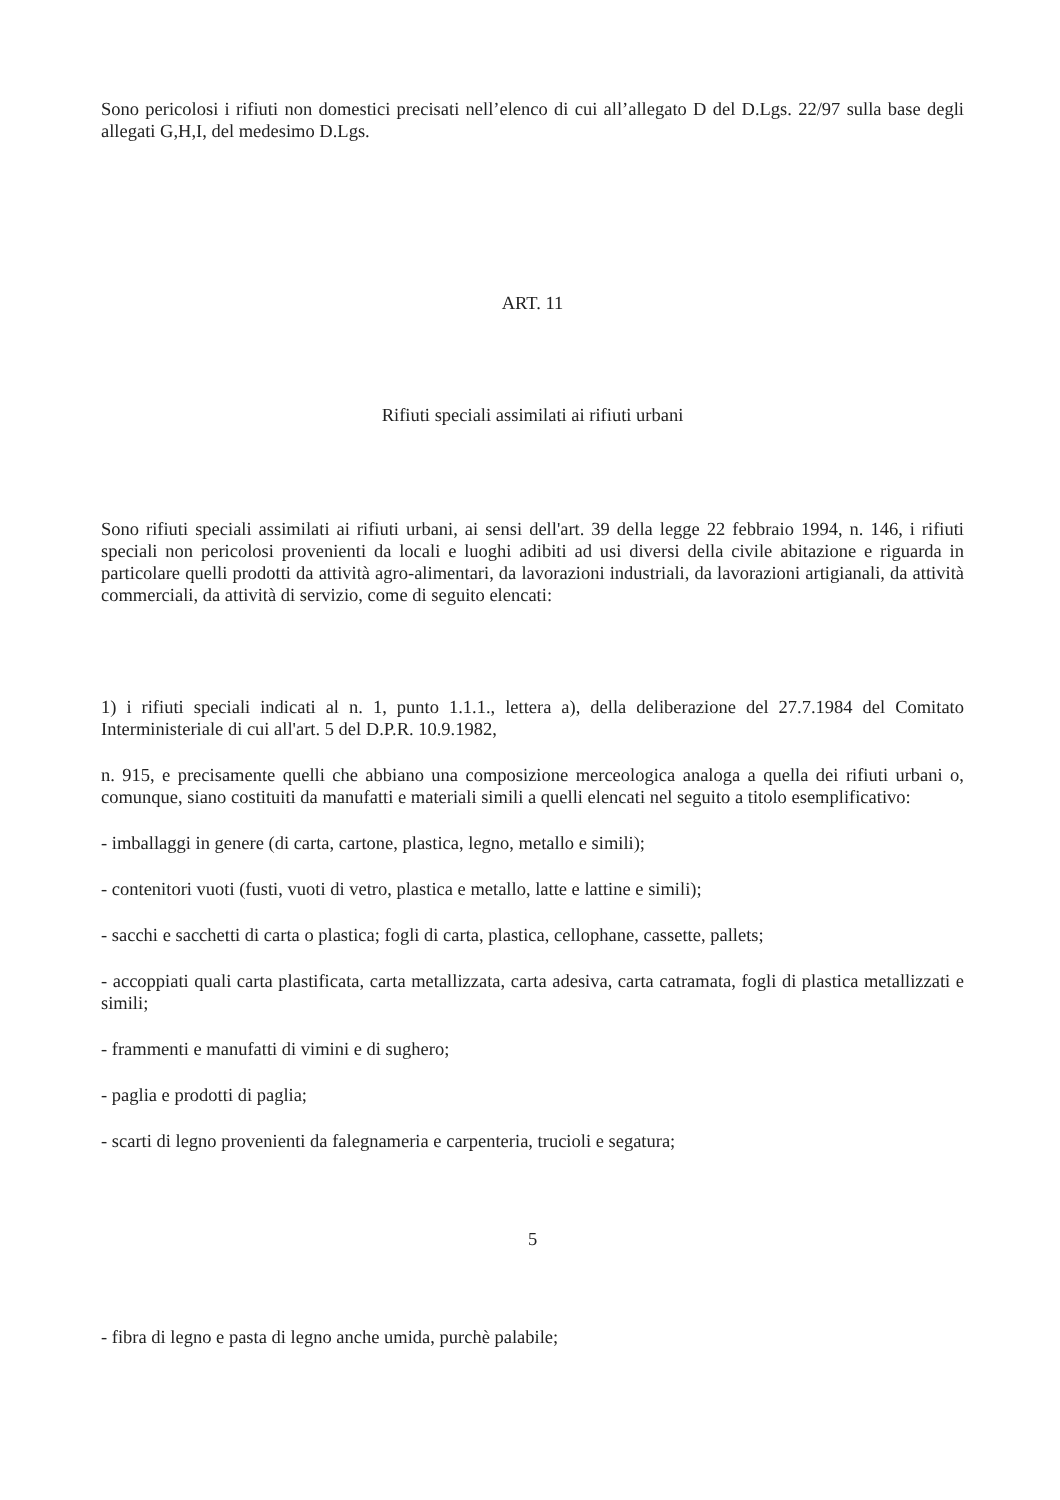Sono pericolosi i rifiuti non domestici precisati nell’elenco di cui all’allegato D del D.Lgs. 22/97 sulla base degli allegati G,H,I, del medesimo D.Lgs.
ART. 11
Rifiuti speciali assimilati ai rifiuti urbani
Sono rifiuti speciali assimilati ai rifiuti urbani, ai sensi dell'art. 39 della legge 22 febbraio 1994, n. 146, i rifiuti speciali non pericolosi provenienti da locali e luoghi adibiti ad usi diversi della civile abitazione e riguarda in particolare quelli prodotti da attività agro-alimentari, da lavorazioni industriali, da lavorazioni artigianali, da attività commerciali, da attività di servizio, come di seguito elencati:
1) i rifiuti speciali indicati al n. 1, punto 1.1.1., lettera a), della deliberazione del 27.7.1984 del Comitato Interministeriale di cui all'art. 5 del D.P.R. 10.9.1982,
n. 915, e precisamente quelli che abbiano una composizione merceologica analoga a quella dei rifiuti urbani o, comunque, siano costituiti da manufatti e materiali simili a quelli elencati nel seguito a titolo esemplificativo:
- imballaggi in genere (di carta, cartone, plastica, legno, metallo e simili);
- contenitori vuoti (fusti, vuoti di vetro, plastica e metallo, latte e lattine e simili);
- sacchi e sacchetti di carta o plastica; fogli di carta, plastica, cellophane, cassette, pallets;
- accoppiati quali carta plastificata, carta metallizzata, carta adesiva, carta catramata, fogli di plastica metallizzati e simili;
- frammenti e manufatti di vimini e di sughero;
- paglia e prodotti di paglia;
- scarti di legno provenienti da falegnameria e carpenteria, trucioli e segatura;
5
- fibra di legno e pasta di legno anche umida, purchè palabile;